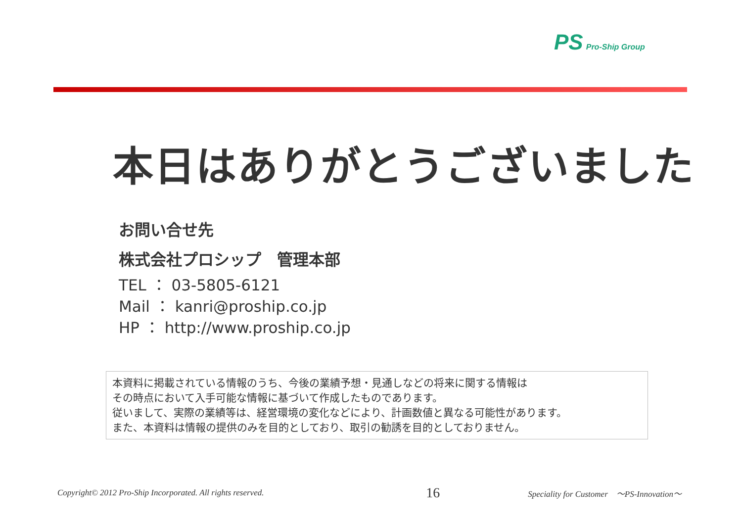PS Pro-Ship Group
本日はありがとうございました
お問い合せ先
株式会社プロシップ　管理本部
TEL ： 03-5805-6121
Mail ： kanri@proship.co.jp
HP ： http://www.proship.co.jp
本資料に掲載されている情報のうち、今後の業績予想・見通しなどの将来に関する情報は
その時点において入手可能な情報に基づいて作成したものであります。
従いまして、実際の業績等は、経営環境の変化などにより、計画数値と異なる可能性があります。
また、本資料は情報の提供のみを目的としており、取引の勧誘を目的としておりません。
Copyright© 2012 Pro-Ship Incorporated. All rights reserved. 16 Speciality for Customer　～PS-Innovation～